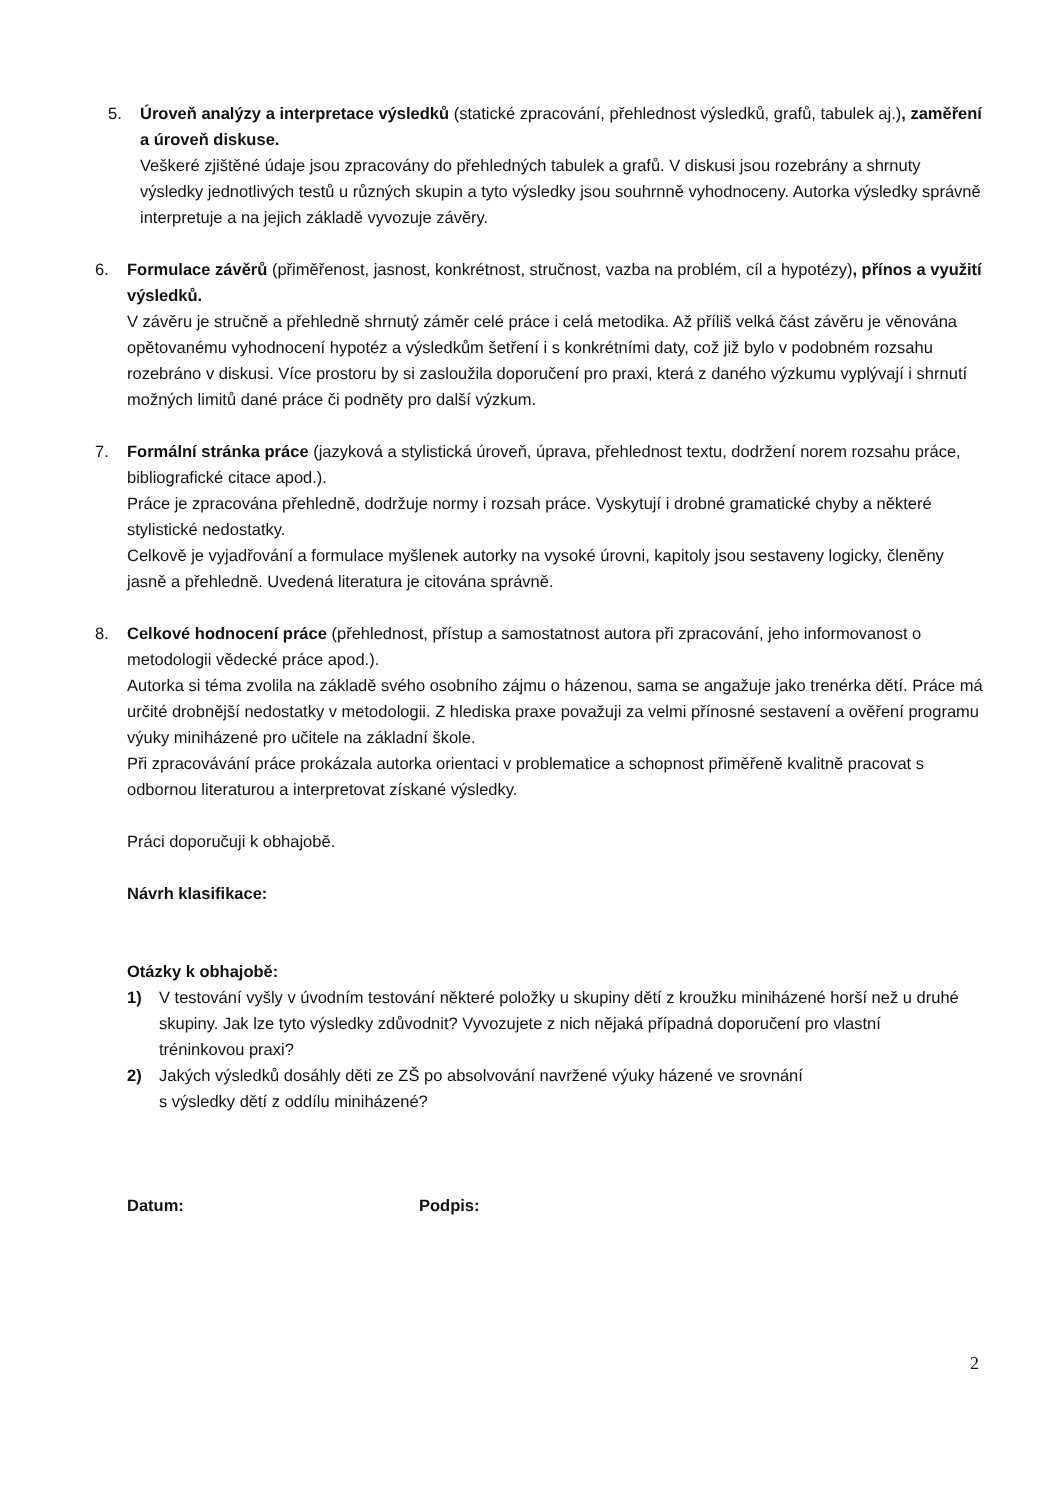5. Úroveň analýzy a interpretace výsledků (statické zpracování, přehlednost výsledků, grafů, tabulek aj.), zaměření a úroveň diskuse.
Veškeré zjištěné údaje jsou zpracovány do přehledných tabulek a grafů. V diskusi jsou rozebrány a shrnuty výsledky jednotlivých testů u různých skupin a tyto výsledky jsou souhrnně vyhodnoceny. Autorka výsledky správně interpretuje a na jejich základě vyvozuje závěry.
6. Formulace závěrů (přiměřenost, jasnost, konkrétnost, stručnost, vazba na problém, cíl a hypotézy), přínos a využití výsledků.
V závěru je stručně a přehledně shrnutý záměr celé práce i celá metodika. Až příliš velká část závěru je věnována opětovanému vyhodnocení hypotéz a výsledkům šetření i s konkrétními daty, což již bylo v podobném rozsahu rozebráno v diskusi. Více prostoru by si zasloužila doporučení pro praxi, která z daného výzkumu vyplývají i shrnutí možných limitů dané práce či podněty pro další výzkum.
7. Formální stránka práce (jazyková a stylistická úroveň, úprava, přehlednost textu, dodržení norem rozsahu práce, bibliografické citace apod.).
Práce je zpracována přehledně, dodržuje normy i rozsah práce. Vyskytují i drobné gramatické chyby a některé stylistické nedostatky.
Celkově je vyjadřování a formulace myšlenek autorky na vysoké úrovni, kapitoly jsou sestaveny logicky, členěny jasně a přehledně. Uvedená literatura je citována správně.
8. Celkové hodnocení práce (přehlednost, přístup a samostatnost autora při zpracování, jeho informovanost o metodologii vědecké práce apod.).
Autorka si téma zvolila na základě svého osobního zájmu o házenou, sama se angažuje jako trenérka dětí. Práce má určité drobnější nedostatky v metodologii. Z hlediska praxe považuji za velmi přínosné sestavení a ověření programu výuky miniházené pro učitele na základní škole.
Při zpracovávání práce prokázala autorka orientaci v problematice a schopnost přiměřeně kvalitně pracovat s odbornou literaturou a interpretovat získané výsledky.
Práci doporučuji k obhajobě.
Návrh klasifikace:
Otázky k obhajobě:
1) V testování vyšly v úvodním testování některé položky u skupiny dětí z kroužku miniházené horší než u druhé skupiny. Jak lze tyto výsledky zdůvodnit? Vyvozujete z nich nějaká případná doporučení pro vlastní tréninkovou praxi?
2) Jakých výsledků dosáhly děti ze ZŠ po absolvování navržené výuky házené ve srovnání
s výsledky dětí z oddílu miniházené?
Datum: Podpis:
2